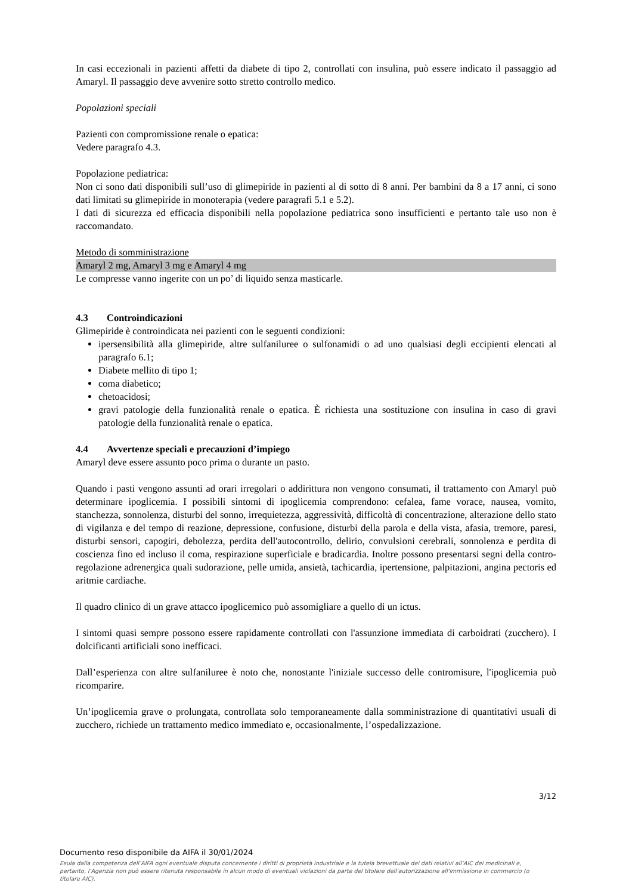In casi eccezionali in pazienti affetti da diabete di tipo 2, controllati con insulina, può essere indicato il passaggio ad Amaryl. Il passaggio deve avvenire sotto stretto controllo medico.
Popolazioni speciali
Pazienti con compromissione renale o epatica:
Vedere paragrafo 4.3.
Popolazione pediatrica:
Non ci sono dati disponibili sull’uso di glimepiride in pazienti al di sotto di 8 anni. Per bambini da 8 a 17 anni, ci sono dati limitati su glimepiride in monoterapia (vedere paragrafi 5.1 e 5.2).
I dati di sicurezza ed efficacia disponibili nella popolazione pediatrica sono insufficienti e pertanto tale uso non è raccomandato.
Metodo di somministrazione
Amaryl 2 mg, Amaryl 3 mg e Amaryl 4 mg
Le compresse vanno ingerite con un po’ di liquido senza masticarle.
4.3 Controindicazioni
Glimepiride è controindicata nei pazienti con le seguenti condizioni:
ipersensibilità alla glimepiride, altre sulfaniluree o sulfonamidi o ad uno qualsiasi degli eccipienti elencati al paragrafo 6.1;
Diabete mellito di tipo 1;
coma diabetico;
chetoacidosi;
gravi patologie della funzionalità renale o epatica. È richiesta una sostituzione con insulina in caso di gravi patologie della funzionalità renale o epatica.
4.4 Avvertenze speciali e precauzioni d’impiego
Amaryl deve essere assunto poco prima o durante un pasto.
Quando i pasti vengono assunti ad orari irregolari o addirittura non vengono consumati, il trattamento con Amaryl può determinare ipoglicemia. I possibili sintomi di ipoglicemia comprendono: cefalea, fame vorace, nausea, vomito, stanchezza, sonnolenza, disturbi del sonno, irrequietezza, aggressività, difficoltà di concentrazione, alterazione dello stato di vigilanza e del tempo di reazione, depressione, confusione, disturbi della parola e della vista, afasia, tremore, paresi, disturbi sensori, capogiri, debolezza, perdita dell'autocontrollo, delirio, convulsioni cerebrali, sonnolenza e perdita di coscienza fino ed incluso il coma, respirazione superficiale e bradicardia. Inoltre possono presentarsi segni della contro-regolazione adrenergica quali sudorazione, pelle umida, ansietà, tachicardia, ipertensione, palpitazioni, angina pectoris ed aritmie cardiache.
Il quadro clinico di un grave attacco ipoglicemico può assomigliare a quello di un ictus.
I sintomi quasi sempre possono essere rapidamente controllati con l'assunzione immediata di carboidrati (zucchero). I dolcificanti artificiali sono inefficaci.
Dall’esperienza con altre sulfaniluree è noto che, nonostante l'iniziale successo delle contromisure, l'ipoglicemia può ricomparire.
Un’ipoglicemia grave o prolungata, controllata solo temporaneamente dalla somministrazione di quantitativi usuali di zucchero, richiede un trattamento medico immediato e, occasionalmente, l’ospedalizzazione.
3/12
Documento reso disponibile da AIFA il 30/01/2024
Esula dalla competenza dell’AIFA ogni eventuale disputa concernente i diritti di proprietà industriale e la tutela brevettuale dei dati relativi all’AIC dei medicinali e, pertanto, l’Agenzia non può essere ritenuta responsabile in alcun modo di eventuali violazioni da parte del titolare dell'autorizzazione all'immissione in commercio (o titolare AIC).